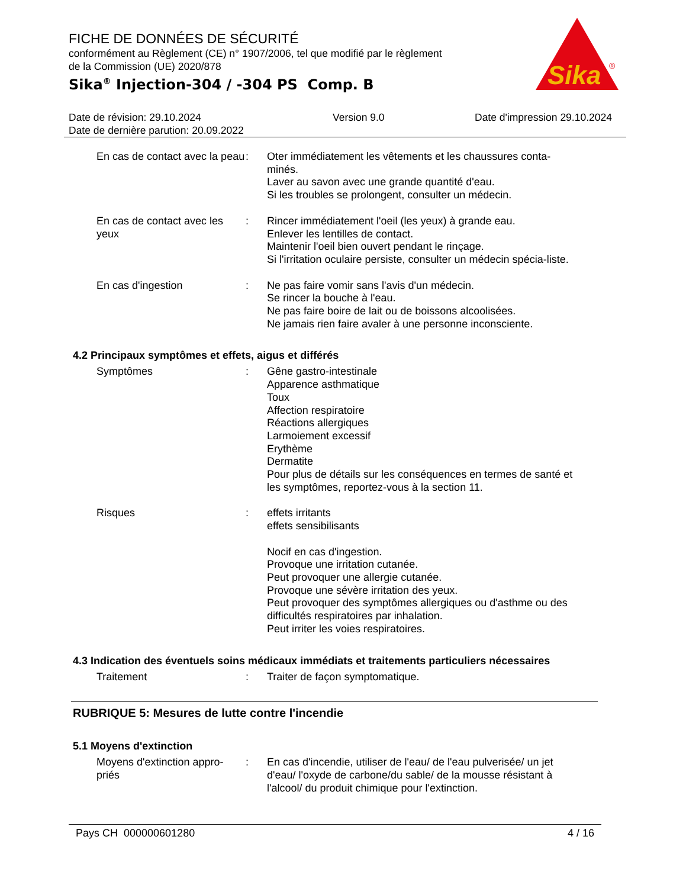Sika
®
FICHE DE DONNÉES DE SÉCURITÉ
conformément au Règlement (CE) n° 1907/2006, tel que modifié par le règlement
de la Commission (UE) 2020/878
Sika<sup>®</sup> Injection-304 / -304 PS Comp. B
Date de révision: 29.10.2024
Date de dernière parution: 20.09.2022
Version 9.0 Date d'impression 29.10.2024
En cas de contact avec la peau
: Oter immédiatement les vêtements et les chaussures conta-minés.
Laver au savon avec une grande quantité d'eau.
Si les troubles se prolongent, consulter un médecin.
En cas de contact avec les yeux
: Rincer immédiatement l'oeil (les yeux) à grande eau.
Enlever les lentilles de contact.
Maintenir l'oeil bien ouvert pendant le rinçage.
Si l'irritation oculaire persiste, consulter un médecin spécia-liste.
En cas d'ingestion : Ne pas faire vomir sans l'avis d'un médecin.
Se rincer la bouche à l'eau.
Ne pas faire boire de lait ou de boissons alcoolisées.
Ne jamais rien faire avaler à une personne inconsciente.
4.2 Principaux symptômes et effets, aigus et différés
Symptômes : Gêne gastro-intestinale
Apparence asthmatique
Toux
Affection respiratoire
Réactions allergiques
Larmoiement excessif
Erythème
Dermatite
Pour plus de détails sur les conséquences en termes de santé et les symptômes, reportez-vous à la section 11.
Risques : effets irritants
effets sensibilisants
Nocif en cas d'ingestion.
Provoque une irritation cutanée.
Peut provoquer une allergie cutanée.
Provoque une sévère irritation des yeux.
Peut provoquer des symptômes allergiques ou d'asthme ou des difficultés respiratoires par inhalation.
Peut irriter les voies respiratoires.
4.3 Indication des éventuels soins médicaux immédiats et traitements particuliers nécessaires
Traitement : Traiter de façon symptomatique.
RUBRIQUE 5: Mesures de lutte contre l'incendie
5.1 Moyens d'extinction
Moyens d'extinction appro-priés
: En cas d'incendie, utiliser de l'eau/ de l'eau pulverisée/ un jet d'eau/ l'oxyde de carbone/du sable/ de la mousse résistant à l'alcool/ du produit chimique pour l'extinction.
Pays CH 000000601280 4 / 16